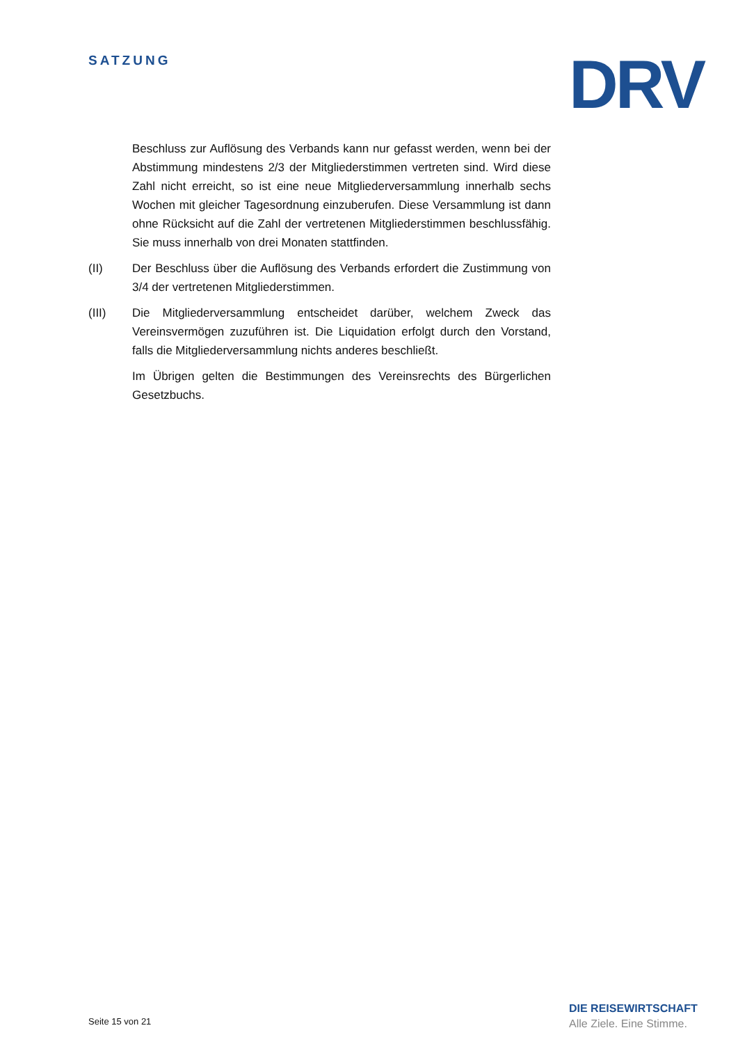SATZUNG DRV
Beschluss zur Auflösung des Verbands kann nur gefasst werden, wenn bei der Abstimmung mindestens 2/3 der Mitgliederstimmen vertreten sind. Wird diese Zahl nicht erreicht, so ist eine neue Mitgliederversammlung innerhalb sechs Wochen mit gleicher Tagesordnung einzuberufen. Diese Versammlung ist dann ohne Rücksicht auf die Zahl der vertretenen Mitgliederstimmen beschlussfähig. Sie muss innerhalb von drei Monaten stattfinden.
(II) Der Beschluss über die Auflösung des Verbands erfordert die Zustimmung von 3/4 der vertretenen Mitgliederstimmen.
(III) Die Mitgliederversammlung entscheidet darüber, welchem Zweck das Vereinsvermögen zuzuführen ist. Die Liquidation erfolgt durch den Vorstand, falls die Mitgliederversammlung nichts anderes beschließt.
Im Übrigen gelten die Bestimmungen des Vereinsrechts des Bürgerlichen Gesetzbuchs.
Seite 15 von 21
DIE REISEWIRTSCHAFT
Alle Ziele. Eine Stimme.